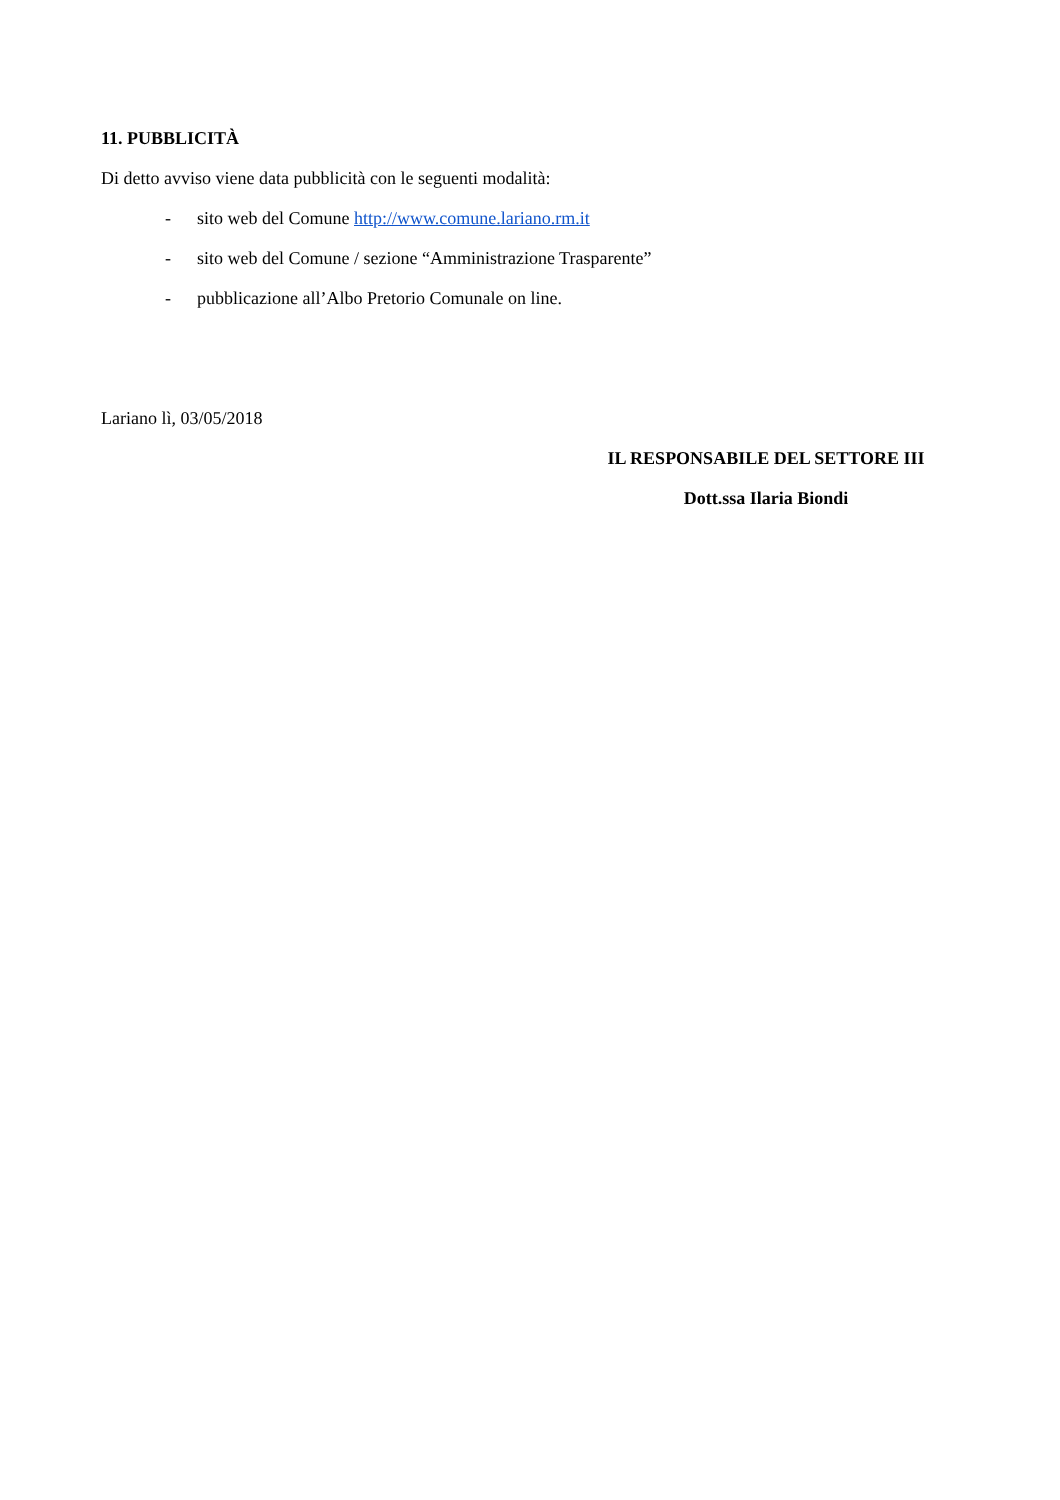11. PUBBLICITÀ
Di detto avviso viene data pubblicità con le seguenti modalità:
- sito web del Comune http://www.comune.lariano.rm.it
- sito web del Comune / sezione “Amministrazione Trasparente”
- pubblicazione all’Albo Pretorio Comunale on line.
Lariano lì, 03/05/2018
IL RESPONSABILE DEL SETTORE III
Dott.ssa Ilaria Biondi